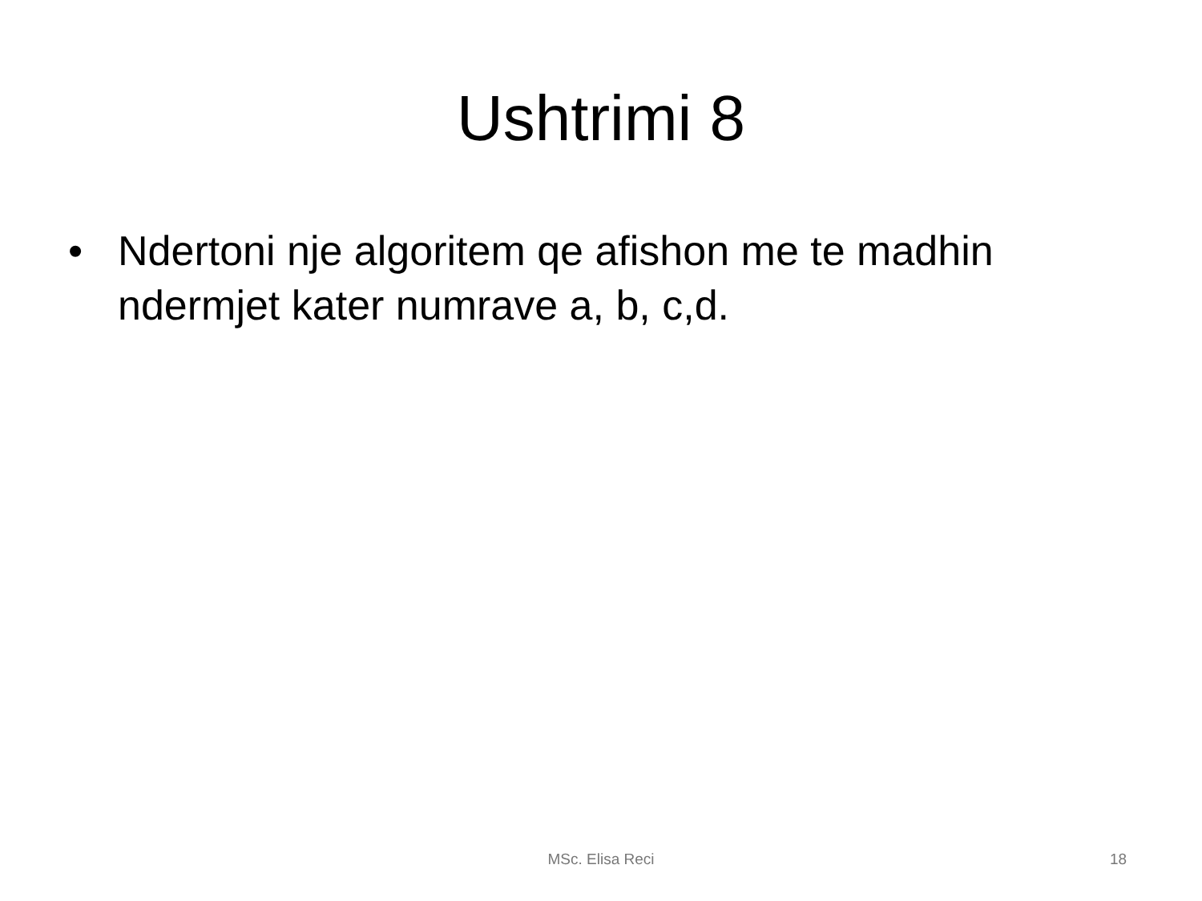Ushtrimi 8
• Ndertoni nje algoritem qe afishon me te madhin ndermjet kater numrave a, b, c,d.
MSc. Elisa Reci 18